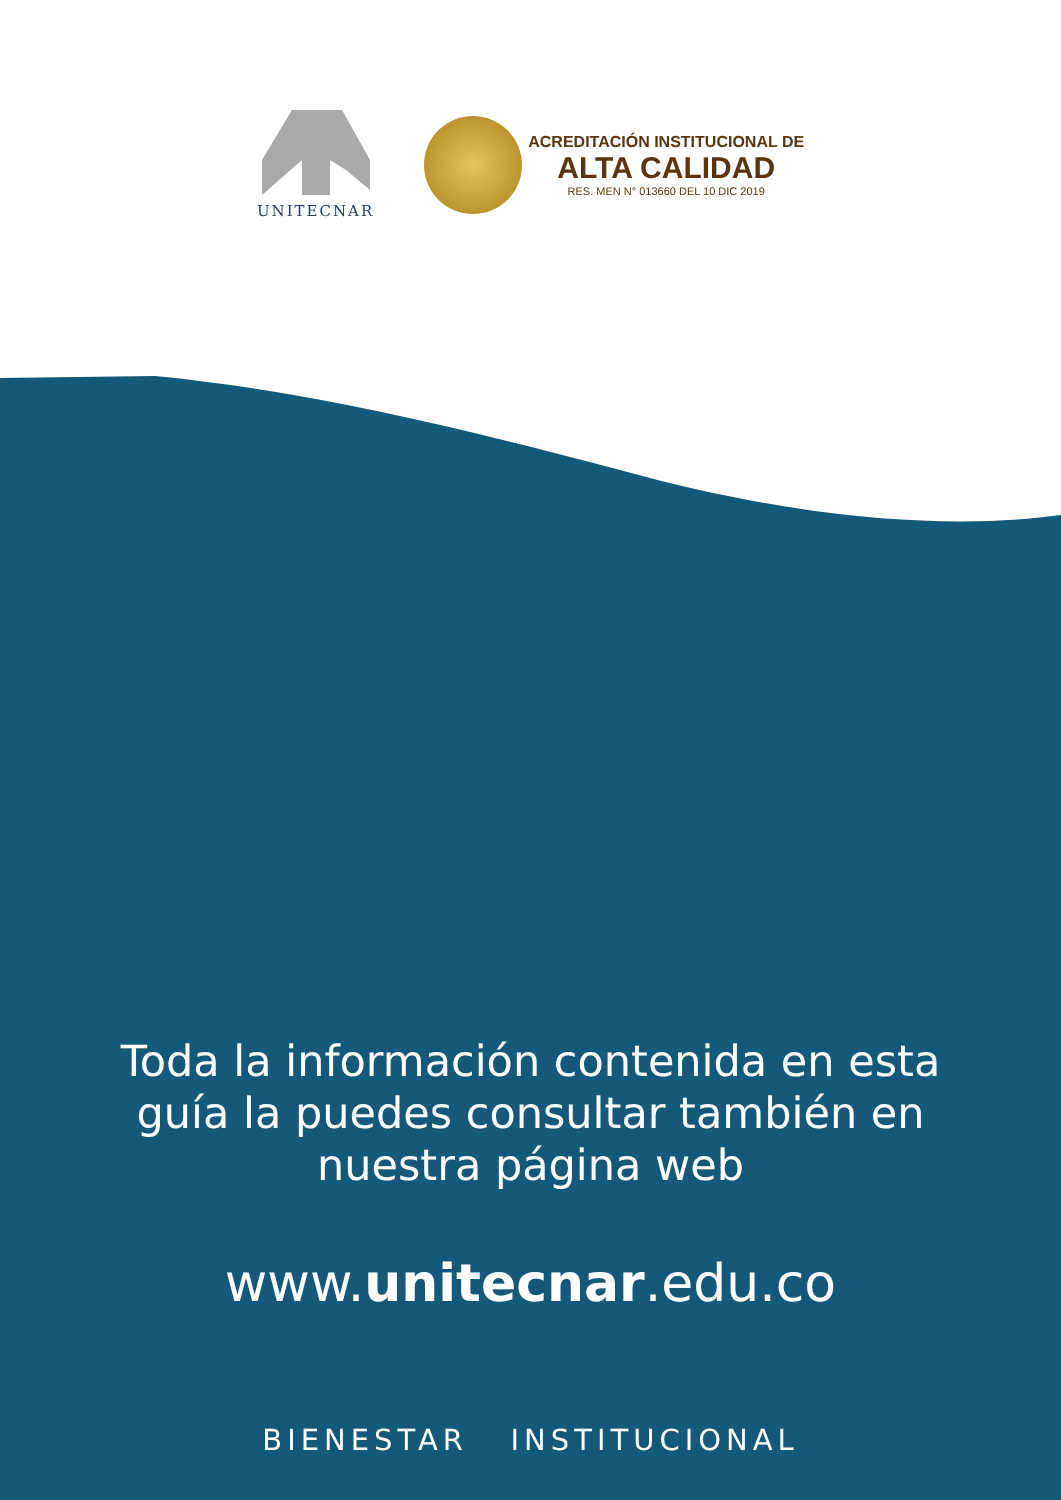UNITECNAR
ACREDITACIÓN INSTITUCIONAL DE
ALTA CALIDAD
RES. MEN N° 013660 DEL 10 DIC 2019
Toda la información contenida en esta
guía la puedes consultar también en
nuestra página web
www.unitecnar.edu.co
BIENESTAR INSTITUCIONAL